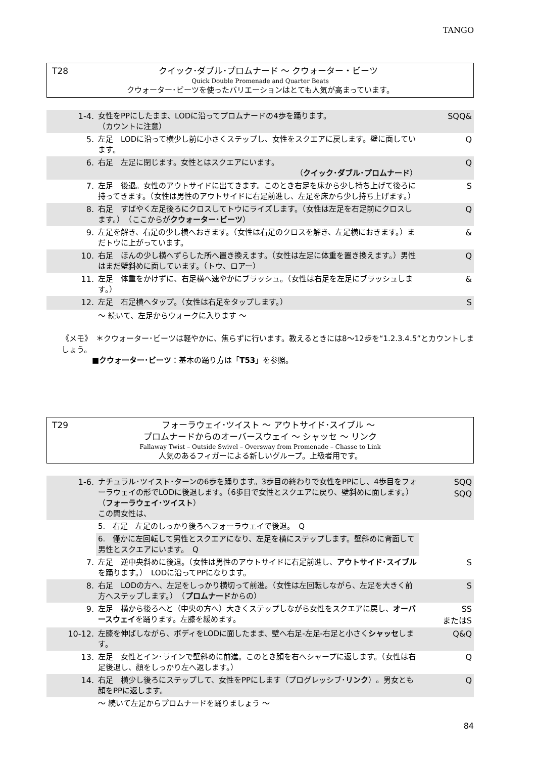TANGO
T28
クイック･ダブル･プロムナード ～ クウォーター・ビーツ
Quick Double Promenade and Quarter Beats
クウォーター･ビーツを使ったバリエーションはとても人気が高まっています。
| 1-4. | 女性をPPにしたまま、LODに沿ってプロムナードの4歩を踊ります。 （カウントに注意） | SQQ& |
| 5. | 左足 LODに沿って横少し前に小さくステップし、女性をスクエアに戻します。壁に面しています。 | Q |
| 6. | 右足 左足に閉じます。女性とはスクエアにいます。 （ クイック･ダブル･プロムナード ） | Q |
| 7. | 左足 後退。女性のアウトサイドに出てきます。このとき右足を床から少し持ち上げて後ろに持ってきます。（女性は男性のアウトサイドに右足前進し、左足を床から少し持ち上げます。） | S |
| 8. | 右足 すばやく左足後ろにクロスしてトウにライズします。（女性は左足を右足前にクロスします。） （ここからが クウォーター･ビーツ ） | Q |
| 9. | 左足を解き、右足の少し横へおきます。（女性は右足のクロスを解き、左足横におきます。）まだトウに上がっています。 | & |
| 10. | 右足 ほんの少し横へずらした所へ置き換えます。（女性は左足に体重を置き換えます。）男性はまだ壁斜めに面しています。（トウ、ロアー） | Q |
| 11. | 左足 体重をかけずに、右足横へ速やかにブラッシュ。（女性は右足を左足にブラッシュします。） | & |
| 12. | 左足 右足横へタップ。（女性は右足をタップします。） | S |
| | ～ 続いて、左足からウォークに入ります ～ | |
《メモ》　＊クウォーター･ビーツは軽やかに、焦らずに行います。教えるときには8～12歩を“1.2.3.4.5”とカウントしましょう。
　　　　■クウォーター･ビーツ：基本の踊り方は「T53」を参照。
T29
フォーラウェイ･ツイスト ～ アウトサイド･スイブル ～
プロムナードからのオーバースウェイ ～ シャッセ ～ リンク
Fallaway Twist – Outside Swivel – Oversway from Promenade – Chasse to Link
人気のあるフィガーによる新しいグループ。上級者用です。
| 1-6. | ナチュラル･ツイスト･ターンの6歩を踊ります。3歩目の終わりで女性をPPにし、4歩目をフォーラウェイの形でLODに後退します。（6歩目で女性とスクエアに戻り、壁斜めに面します。） （ フォーラウェイ･ツイスト ） この間女性は、 | SQQ SQQ |
| | 5. 右足 左足のしっかり後ろへフォーラウェイで後退。 Q | |
| | 6. 僅かに左回転して男性とスクエアになり、左足を横にステップします。壁斜めに背面して男性とスクエアにいます。 Q | |
| 7. | 左足 逆中央斜めに後退。（女性は男性のアウトサイドに右足前進し、 アウトサイド･スイブル を踊ります。） LODに沿ってPPになります。 | S |
| 8. | 右足 LODの方へ、左足をしっかり横切って前進。（女性は左回転しながら、左足を大きく前方へステップします。） （ プロムナード からの） | S |
| 9. | 左足 横から後ろへと（中央の方へ）大きくステップしながら女性をスクエアに戻し、 オーバースウェイ を踊ります。左膝を緩めます。 | SS またはS |
| 10-12. | 左膝を伸ばしながら、ボディをLODに面したまま、壁へ右足-左足-右足と小さく シャッセ します。 | Q&Q |
| 13. | 左足 女性とイン･ラインで壁斜めに前進。このとき顔を右へシャープに返します。（女性は右足後退し、顔をしっかり左へ返します。） | Q |
| 14. | 右足 横少し後ろにステップして、女性をPPにします（プログレッシブ･ リンク ）。男女とも顔をPPに返します。 | Q |
| | ～ 続いて左足からプロムナードを踊りましょう ～ | |
84